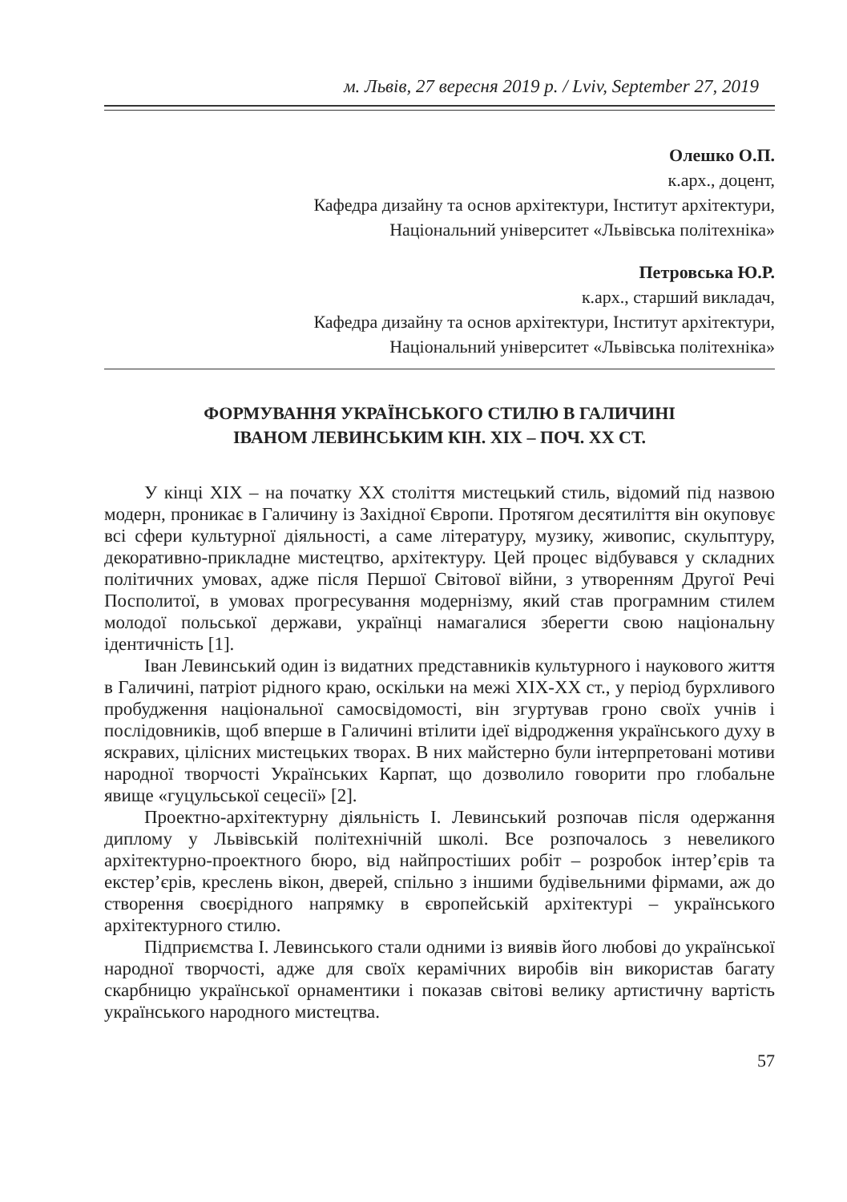м. Львів, 27 вересня 2019 р. / Lviv, September 27, 2019
Олешко О.П.
к.арх., доцент,
Кафедра дизайну та основ архітектури, Інститут архітектури,
Національний університет «Львівська політехніка»
Петровська Ю.Р.
к.арх., старший викладач,
Кафедра дизайну та основ архітектури, Інститут архітектури,
Національний університет «Львівська політехніка»
ФОРМУВАННЯ УКРАЇНСЬКОГО СТИЛЮ В ГАЛИЧИНІ
ІВАНОМ ЛЕВИНСЬКИМ КІН. ХІХ – ПОЧ. ХХ СТ.
У кінці ХІХ – на початку ХХ століття мистецький стиль, відомий під назвою модерн, проникає в Галичину із Західної Європи. Протягом десятиліття він окуповує всі сфери культурної діяльності, а саме літературу, музику, живопис, скульптуру, декоративно-прикладне мистецтво, архітектуру. Цей процес відбувався у складних політичних умовах, адже після Першої Світової війни, з утворенням Другої Речі Посполитої, в умовах прогресування модернізму, який став програмним стилем молодої польської держави, українці намагалися зберегти свою національну ідентичність [1].
Іван Левинський один із видатних представників культурного і наукового життя в Галичині, патріот рідного краю, оскільки на межі ХІХ-ХХ ст., у період бурхливого пробудження національної самосвідомості, він згуртував гроно своїх учнів і послідовників, щоб вперше в Галичині втілити ідеї відродження українського духу в яскравих, цілісних мистецьких творах. В них майстерно були інтерпретовані мотиви народної творчості Українських Карпат, що дозволило говорити про глобальне явище «гуцульської сецесії» [2].
Проектно-архітектурну діяльність І. Левинський розпочав після одержання диплому у Львівській політехнічній школі. Все розпочалось з невеликого архітектурно-проектного бюро, від найпростіших робіт – розробок інтер’єрів та екстер’єрів, креслень вікон, дверей, спільно з іншими будівельними фірмами, аж до створення своєрідного напрямку в європейській архітектурі – українського архітектурного стилю.
Підприємства І. Левинського стали одними із виявів його любові до української народної творчості, адже для своїх керамічних виробів він використав багату скарбницю української орнаментики і показав світові велику артистичну вартість українського народного мистецтва.
57